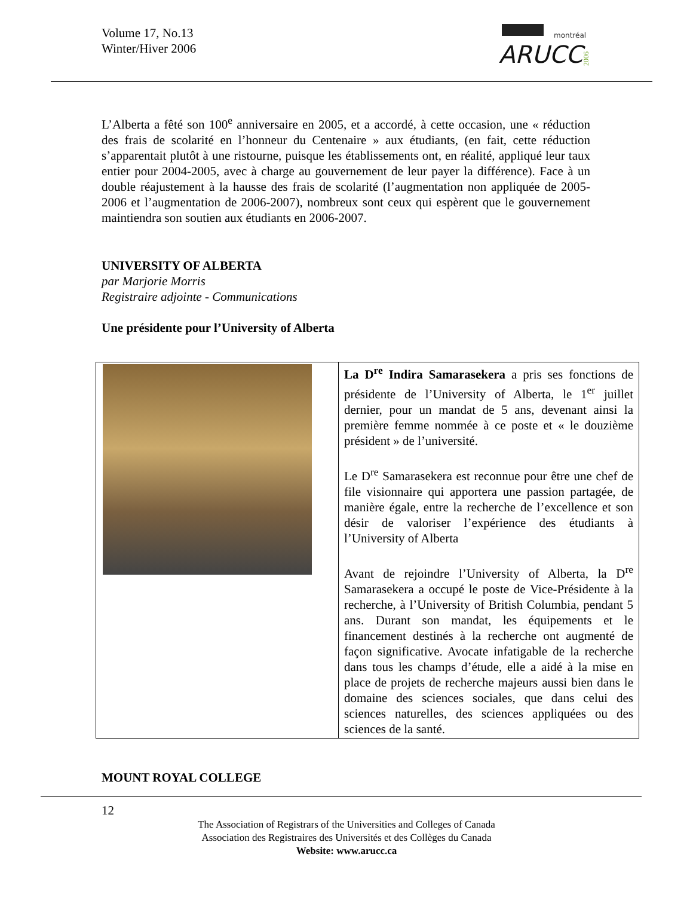Volume 17, No.13
Winter/Hiver 2006
montréal
ARUCC
2006
L’Alberta a fêté son 100<sup>e</sup> anniversaire en 2005, et a accordé, à cette occasion, une « réduction des frais de scolarité en l’honneur du Centenaire » aux étudiants, (en fait, cette réduction s’apparentait plutôt à une ristourne, puisque les établissements ont, en réalité, appliqué leur taux entier pour 2004-2005, avec à charge au gouvernement de leur payer la différence). Face à un double réajustement à la hausse des frais de scolarité (l’augmentation non appliquée de 2005-2006 et l’augmentation de 2006-2007), nombreux sont ceux qui espèrent que le gouvernement maintiendra son soutien aux étudiants en 2006-2007.
UNIVERSITY OF ALBERTA
par Marjorie Morris
Registraire adjointe - Communications
Une présidente pour l’University of Alberta
La D<sup>re</sup> Indira Samarasekera a pris ses fonctions de présidente de l’University of Alberta, le 1<sup>er</sup> juillet dernier, pour un mandat de 5 ans, devenant ainsi la première femme nommée à ce poste et « le douzième président » de l’université.
Le D<sup>re</sup> Samarasekera est reconnue pour être une chef de file visionnaire qui apportera une passion partagée, de manière égale, entre la recherche de l’excellence et son désir de valoriser l’expérience des étudiants à l’University of Alberta
Avant de rejoindre l’University of Alberta, la D<sup>re</sup> Samarasekera a occupé le poste de Vice-Présidente à la recherche, à l’University of British Columbia, pendant 5 ans. Durant son mandat, les équipements et le financement destinés à la recherche ont augmenté de façon significative. Avocate infatigable de la recherche dans tous les champs d’étude, elle a aidé à la mise en place de projets de recherche majeurs aussi bien dans le domaine des sciences sociales, que dans celui des sciences naturelles, des sciences appliquées ou des sciences de la santé.
MOUNT ROYAL COLLEGE
12
The Association of Registrars of the Universities and Colleges of Canada
Association des Registraires des Universités et des Collèges du Canada
Website: www.arucc.ca